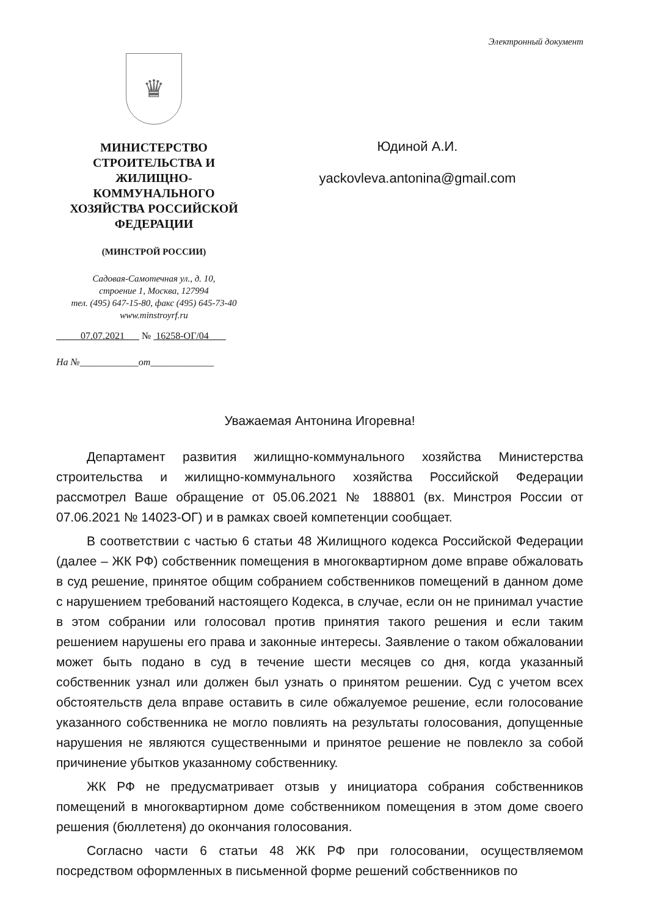Электронный документ
♛
МИНИСТЕРСТВО
СТРОИТЕЛЬСТВА И
ЖИЛИЩНО-
КОММУНАЛЬНОГО
ХОЗЯЙСТВА РОССИЙСКОЙ
ФЕДЕРАЦИИ
(МИНСТРОЙ РОССИИ)
Садовая-Самотечная ул., д. 10,
строение 1, Москва, 127994
тел. (495) 647-15-80, факс (495) 645-73-40
www.minstroyrf.ru
07.07.2021 № 16258-ОГ/04
На №____________от_____________
Юдиной А.И.
yackovleva.antonina@gmail.com
Уважаемая Антонина Игоревна!
Департамент развития жилищно-коммунального хозяйства Министерства строительства и жилищно-коммунального хозяйства Российской Федерации рассмотрел Ваше обращение от 05.06.2021 № 188801 (вх. Минстроя России от 07.06.2021 № 14023-ОГ) и в рамках своей компетенции сообщает.
В соответствии с частью 6 статьи 48 Жилищного кодекса Российской Федерации (далее – ЖК РФ) собственник помещения в многоквартирном доме вправе обжаловать в суд решение, принятое общим собранием собственников помещений в данном доме с нарушением требований настоящего Кодекса, в случае, если он не принимал участие в этом собрании или голосовал против принятия такого решения и если таким решением нарушены его права и законные интересы. Заявление о таком обжаловании может быть подано в суд в течение шести месяцев со дня, когда указанный собственник узнал или должен был узнать о принятом решении. Суд с учетом всех обстоятельств дела вправе оставить в силе обжалуемое решение, если голосование указанного собственника не могло повлиять на результаты голосования, допущенные нарушения не являются существенными и принятое решение не повлекло за собой причинение убытков указанному собственнику.
ЖК РФ не предусматривает отзыв у инициатора собрания собственников помещений в многоквартирном доме собственником помещения в этом доме своего решения (бюллетеня) до окончания голосования.
Согласно части 6 статьи 48 ЖК РФ при голосовании, осуществляемом посредством оформленных в письменной форме решений собственников по